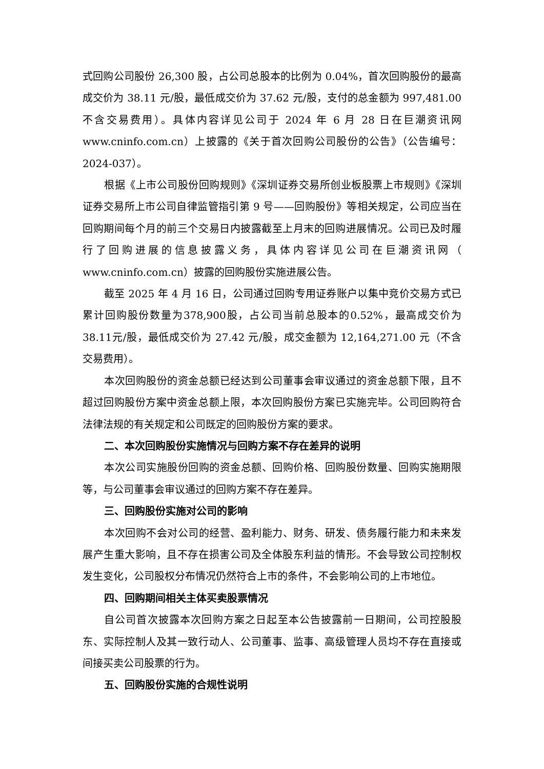式回购公司股份 26,300 股，占公司总股本的比例为 0.04%，首次回购股份的最高成交价为 38.11 元/股，最低成交价为 37.62 元/股，支付的总金额为 997,481.00 不含交易费用）。具体内容详见公司于 2024 年 6 月 28 日在巨潮资讯网 www.cninfo.com.cn）上披露的《关于首次回购公司股份的公告》（公告编号：2024-037）。
根据《上市公司股份回购规则》《深圳证券交易所创业板股票上市规则》《深圳证券交易所上市公司自律监管指引第 9 号——回购股份》等相关规定，公司应当在回购期间每个月的前三个交易日内披露截至上月末的回购进展情况。公司已及时履行了回购进展的信息披露义务，具体内容详见公司在巨潮资讯网（ www.cninfo.com.cn）披露的回购股份实施进展公告。
截至 2025 年 4 月 16 日，公司通过回购专用证券账户以集中竞价交易方式已累计回购股份数量为378,900股，占公司当前总股本的0.52%，最高成交价为38.11元/股，最低成交价为 27.42 元/股，成交金额为 12,164,271.00 元（不含交易费用）。
本次回购股份的资金总额已经达到公司董事会审议通过的资金总额下限，且不超过回购股份方案中资金总额上限，本次回购股份方案已实施完毕。公司回购符合法律法规的有关规定和公司既定的回购股份方案的要求。
二、本次回购股份实施情况与回购方案不存在差异的说明
本次公司实施股份回购的资金总额、回购价格、回购股份数量、回购实施期限等，与公司董事会审议通过的回购方案不存在差异。
三、回购股份实施对公司的影响
本次回购不会对公司的经营、盈利能力、财务、研发、债务履行能力和未来发展产生重大影响，且不存在损害公司及全体股东利益的情形。不会导致公司控制权发生变化，公司股权分布情况仍然符合上市的条件，不会影响公司的上市地位。
四、回购期间相关主体买卖股票情况
自公司首次披露本次回购方案之日起至本公告披露前一日期间，公司控股股东、实际控制人及其一致行动人、公司董事、监事、高级管理人员均不存在直接或间接买卖公司股票的行为。
五、回购股份实施的合规性说明